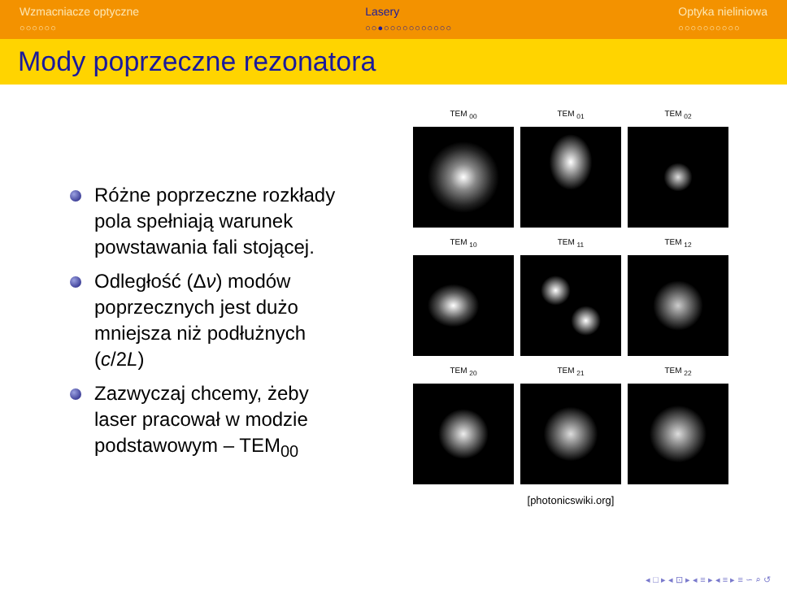Wzmacniacze optyczne
○○○○○○
Lasery
○○●○○○○○○○○○○○
Optyka nieliniowa
○○○○○○○○○○
Mody poprzeczne rezonatora
Różne poprzeczne rozkłady pola spełniają warunek powstawania fali stojącej.
Odległość (Δν) modów poprzecznych jest dużo mniejsza niż podłużnych (c/2L)
Zazwyczaj chcemy, żeby laser pracował w modzie podstawowym – TEM<sub>00</sub>
TEM <sub>00</sub>
TEM <sub>01</sub>
TEM <sub>02</sub>
TEM <sub>10</sub>
TEM <sub>11</sub>
TEM <sub>12</sub>
TEM <sub>20</sub>
TEM <sub>21</sub>
TEM <sub>22</sub>
[photonicswiki.org]
◂ □ ▸ ◂ ⊡ ▸ ◂ ≡ ▸ ◂ ≡ ▸ ≡ ∽ ⌕ ↺